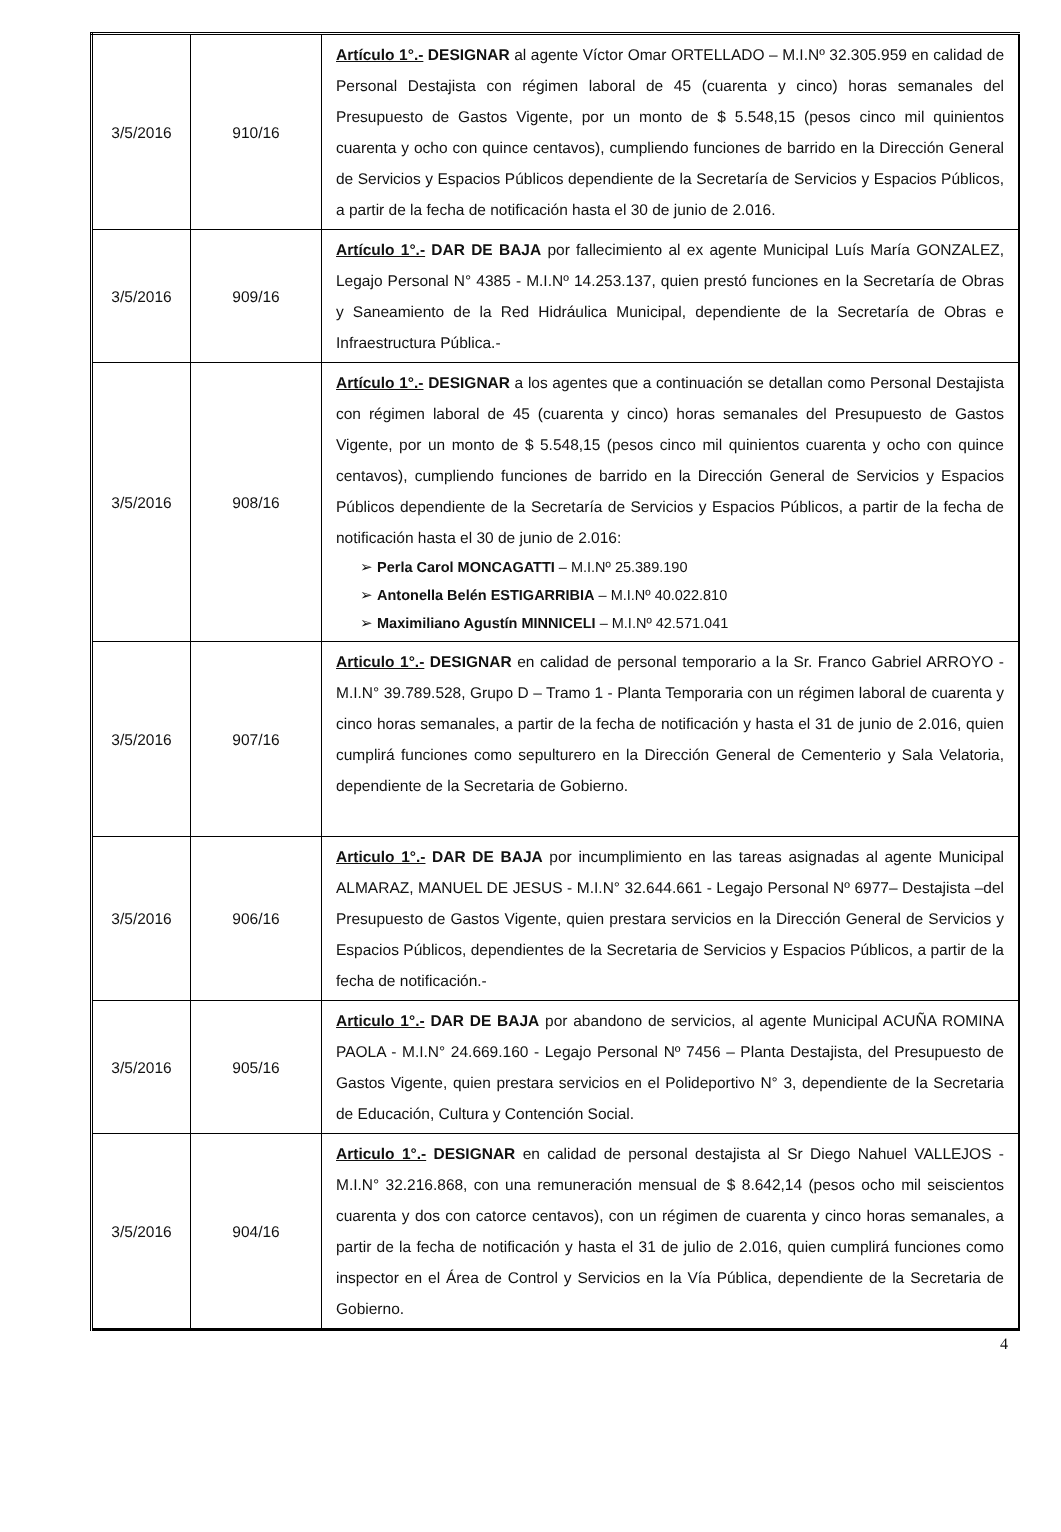| 3/5/2016 | 910/16 | Artículo 1°.- DESIGNAR al agente Víctor Omar ORTELLADO – M.I.Nº 32.305.959 en calidad de Personal Destajista con régimen laboral de 45 (cuarenta y cinco) horas semanales del Presupuesto de Gastos Vigente, por un monto de $ 5.548,15 (pesos cinco mil quinientos cuarenta y ocho con quince centavos), cumpliendo funciones de barrido en la Dirección General de Servicios y Espacios Públicos dependiente de la Secretaría de Servicios y Espacios Públicos, a partir de la fecha de notificación hasta el 30 de junio de 2.016. |
| 3/5/2016 | 909/16 | Artículo 1°.- DAR DE BAJA por fallecimiento al ex agente Municipal Luís María GONZALEZ, Legajo Personal N° 4385 - M.I.Nº 14.253.137, quien prestó funciones en la Secretaría de Obras y Saneamiento de la Red Hidráulica Municipal, dependiente de la Secretaría de Obras e Infraestructura Pública.- |
| 3/5/2016 | 908/16 | Artículo 1°.- DESIGNAR a los agentes que a continuación se detallan como Personal Destajista con régimen laboral de 45 (cuarenta y cinco) horas semanales del Presupuesto de Gastos Vigente, por un monto de $ 5.548,15 (pesos cinco mil quinientos cuarenta y ocho con quince centavos), cumpliendo funciones de barrido en la Dirección General de Servicios y Espacios Públicos dependiente de la Secretaría de Servicios y Espacios Públicos, a partir de la fecha de notificación hasta el 30 de junio de 2.016: ➢ Perla Carol MONCAGATTI – M.I.Nº 25.389.190 ➢ Antonella Belén ESTIGARRIBIA – M.I.Nº 40.022.810 ➢ Maximiliano Agustín MINNICELI – M.I.Nº 42.571.041 |
| 3/5/2016 | 907/16 | Articulo 1°.- DESIGNAR en calidad de personal temporario a la Sr. Franco Gabriel ARROYO - M.I.N° 39.789.528, Grupo D – Tramo 1 - Planta Temporaria con un régimen laboral de cuarenta y cinco horas semanales, a partir de la fecha de notificación y hasta el 31 de junio de 2.016, quien cumplirá funciones como sepulturero en la Dirección General de Cementerio y Sala Velatoria, dependiente de la Secretaria de Gobierno. |
| 3/5/2016 | 906/16 | Articulo 1°.- DAR DE BAJA por incumplimiento en las tareas asignadas al agente Municipal ALMARAZ, MANUEL DE JESUS - M.I.N° 32.644.661 - Legajo Personal Nº 6977– Destajista –del Presupuesto de Gastos Vigente, quien prestara servicios en la Dirección General de Servicios y Espacios Públicos, dependientes de la Secretaria de Servicios y Espacios Públicos, a partir de la fecha de notificación.- |
| 3/5/2016 | 905/16 | Articulo 1°.- DAR DE BAJA por abandono de servicios, al agente Municipal ACUÑA ROMINA PAOLA - M.I.N° 24.669.160 - Legajo Personal Nº 7456 – Planta Destajista, del Presupuesto de Gastos Vigente, quien prestara servicios en el Polideportivo N° 3, dependiente de la Secretaria de Educación, Cultura y Contención Social. |
| 3/5/2016 | 904/16 | Articulo 1°.- DESIGNAR en calidad de personal destajista al Sr Diego Nahuel VALLEJOS - M.I.N° 32.216.868, con una remuneración mensual de $ 8.642,14 (pesos ocho mil seiscientos cuarenta y dos con catorce centavos), con un régimen de cuarenta y cinco horas semanales, a partir de la fecha de notificación y hasta el 31 de julio de 2.016, quien cumplirá funciones como inspector en el Área de Control y Servicios en la Vía Pública, dependiente de la Secretaria de Gobierno. |
4